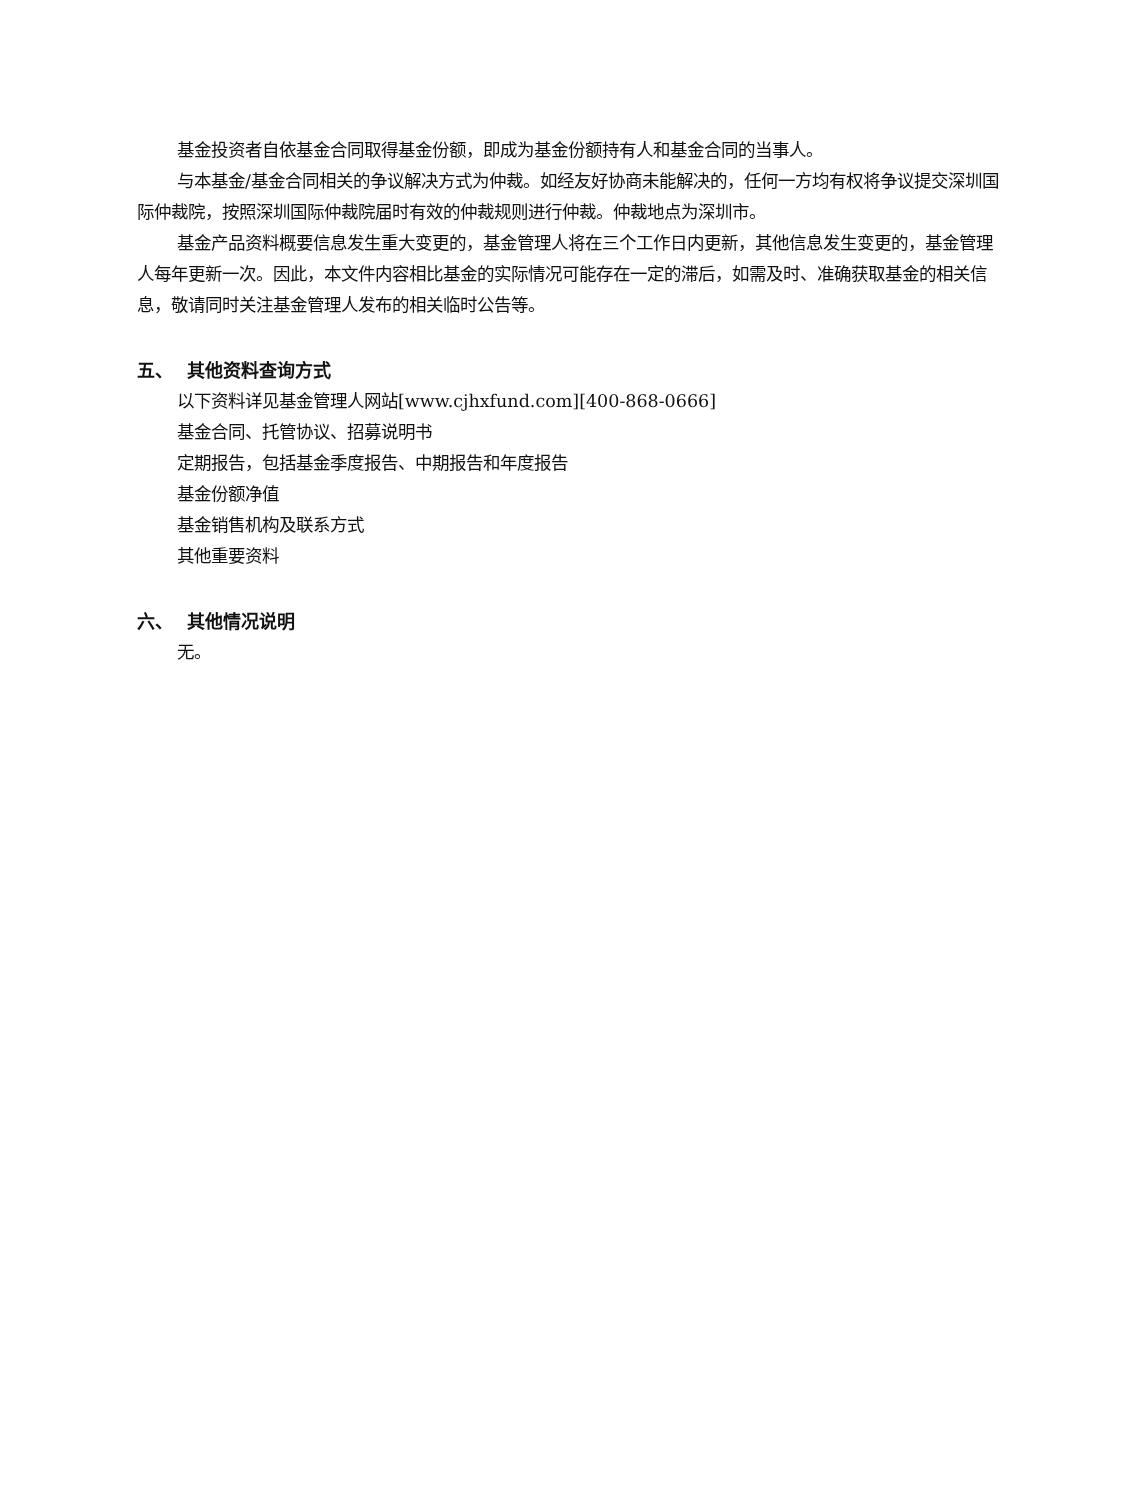基金投资者自依基金合同取得基金份额，即成为基金份额持有人和基金合同的当事人。
与本基金/基金合同相关的争议解决方式为仲裁。如经友好协商未能解决的，任何一方均有权将争议提交深圳国际仲裁院，按照深圳国际仲裁院届时有效的仲裁规则进行仲裁。仲裁地点为深圳市。
基金产品资料概要信息发生重大变更的，基金管理人将在三个工作日内更新，其他信息发生变更的，基金管理人每年更新一次。因此，本文件内容相比基金的实际情况可能存在一定的滞后，如需及时、准确获取基金的相关信息，敬请同时关注基金管理人发布的相关临时公告等。
五、 其他资料查询方式
以下资料详见基金管理人网站[www.cjhxfund.com][400-868-0666]
基金合同、托管协议、招募说明书
定期报告，包括基金季度报告、中期报告和年度报告
基金份额净值
基金销售机构及联系方式
其他重要资料
六、 其他情况说明
无。